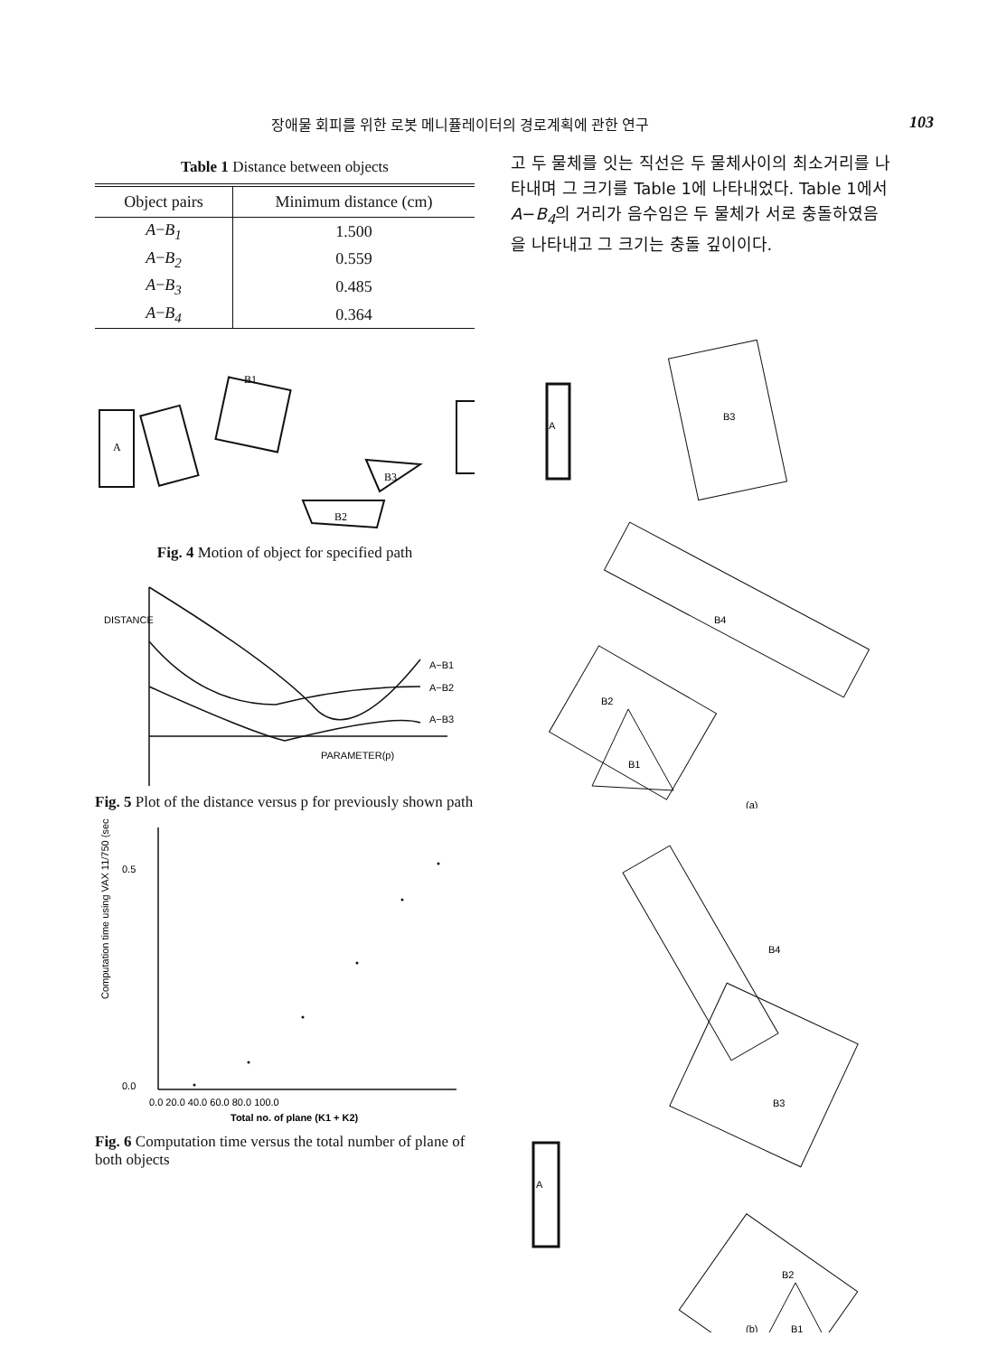장애물 회피를 위한 로봇 메니퓰레이터의 경로계획에 관한 연구 103
Table 1 Distance between objects
| Object pairs | Minimum distance (cm) |
| --- | --- |
| A − B<sub>1</sub> | 1.500 |
| A − B<sub>2</sub> | 0.559 |
| A − B<sub>3</sub> | 0.485 |
| A − B<sub>4</sub> | 0.364 |
A
B1
B3
B2
Fig. 4 Motion of object for specified path
A−B1
A−B2
A−B3
PARAMETER(p)
DISTANCE
Fig. 5 Plot of the distance versus p for previously shown path
0.5
0.0
0.0 20.0 40.0 60.0 80.0 100.0
Total no. of plane (K1 + K2)
Computation time using VAX 11/750 (sec.)
Fig. 6 Computation time versus the total number of plane of both objects
고 두 물체를 잇는 직선은 두 물체사이의 최소거리를 나타내며 그 크기를 Table 1에 나타내었다. Table 1에서 A−B<sub>4</sub>의 거리가 음수임은 두 물체가 서로 충돌하였음을 나타내고 그 크기는 충돌 깊이이다.
A
B3
B4
B2
B1
(a)
A
B4
B3
B2
B1
(b)